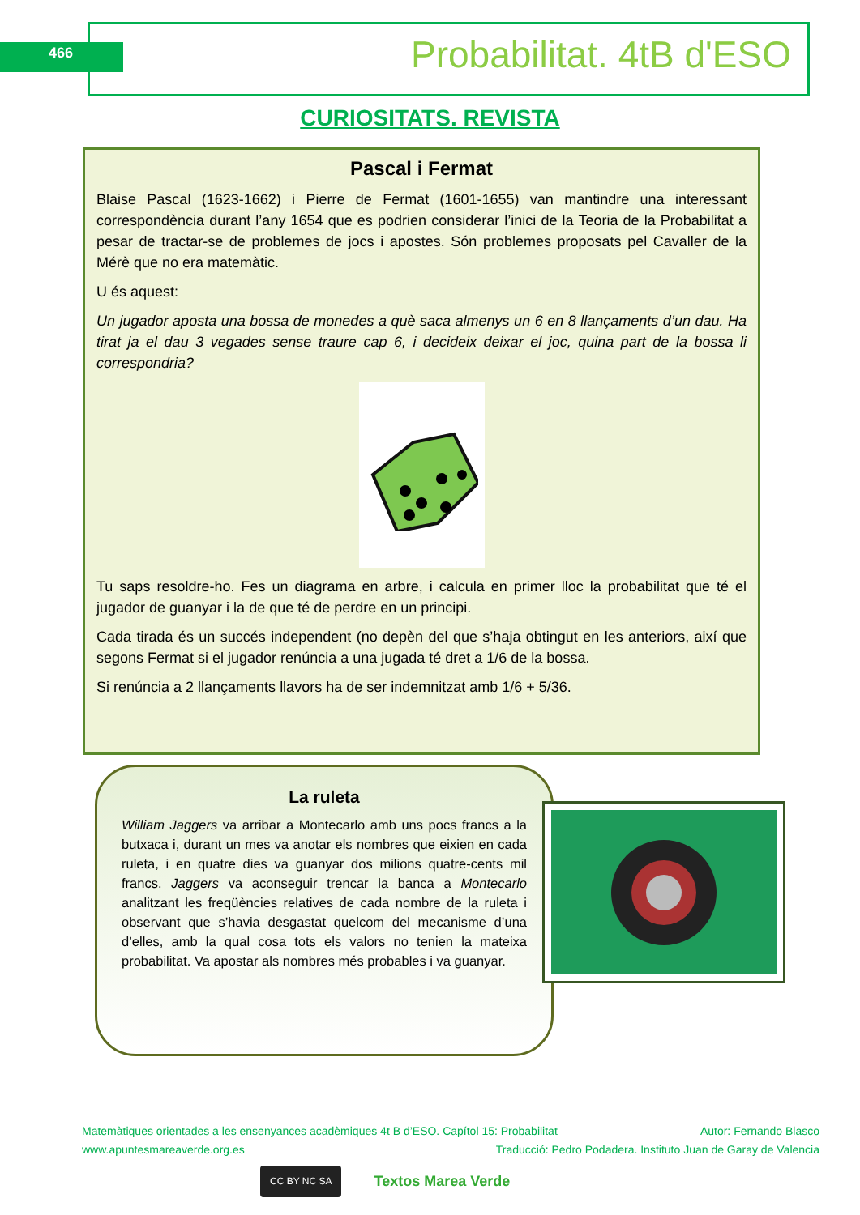466 Probabilitat. 4tB d'ESO
CURIOSITATS. REVISTA
Pascal i Fermat
Blaise Pascal (1623-1662) i Pierre de Fermat (1601-1655) van mantindre una interessant correspondència durant l’any 1654 que es podrien considerar l’inici de la Teoria de la Probabilitat a pesar de tractar-se de problemes de jocs i apostes. Són problemes proposats pel Cavaller de la Mérè que no era matemàtic.
U és aquest:
Un jugador aposta una bossa de monedes a què saca almenys un 6 en 8 llançaments d’un dau. Ha tirat ja el dau 3 vegades sense traure cap 6, i decideix deixar el joc, quina part de la bossa li correspondria?
Tu saps resoldre-ho. Fes un diagrama en arbre, i calcula en primer lloc la probabilitat que té el jugador de guanyar i la de que té de perdre en un principi.
Cada tirada és un succés independent (no depèn del que s’haja obtingut en les anteriors, així que segons Fermat si el jugador renúncia a una jugada té dret a 1/6 de la bossa.
Si renúncia a 2 llançaments llavors ha de ser indemnitzat amb 1/6 + 5/36.
La ruleta
William Jaggers va arribar a Montecarlo amb uns pocs francs a la butxaca i, durant un mes va anotar els nombres que eixien en cada ruleta, i en quatre dies va guanyar dos milions quatre-cents mil francs. Jaggers va aconseguir trencar la banca a Montecarlo analitzant les freqüències relatives de cada nombre de la ruleta i observant que s’havia desgastat quelcom del mecanisme d’una d’elles, amb la qual cosa tots els valors no tenien la mateixa probabilitat. Va apostar als nombres més probables i va guanyar.
Matemàtiques orientades a les ensenyances acadèmiques 4t B d’ESO. Capítol 15: Probabilitat Autor: Fernando Blasco
www.apuntesmareaverde.org.es Traducció: Pedro Podadera. Instituto Juan de Garay de Valencia
CC BY NC SA Textos Marea Verde